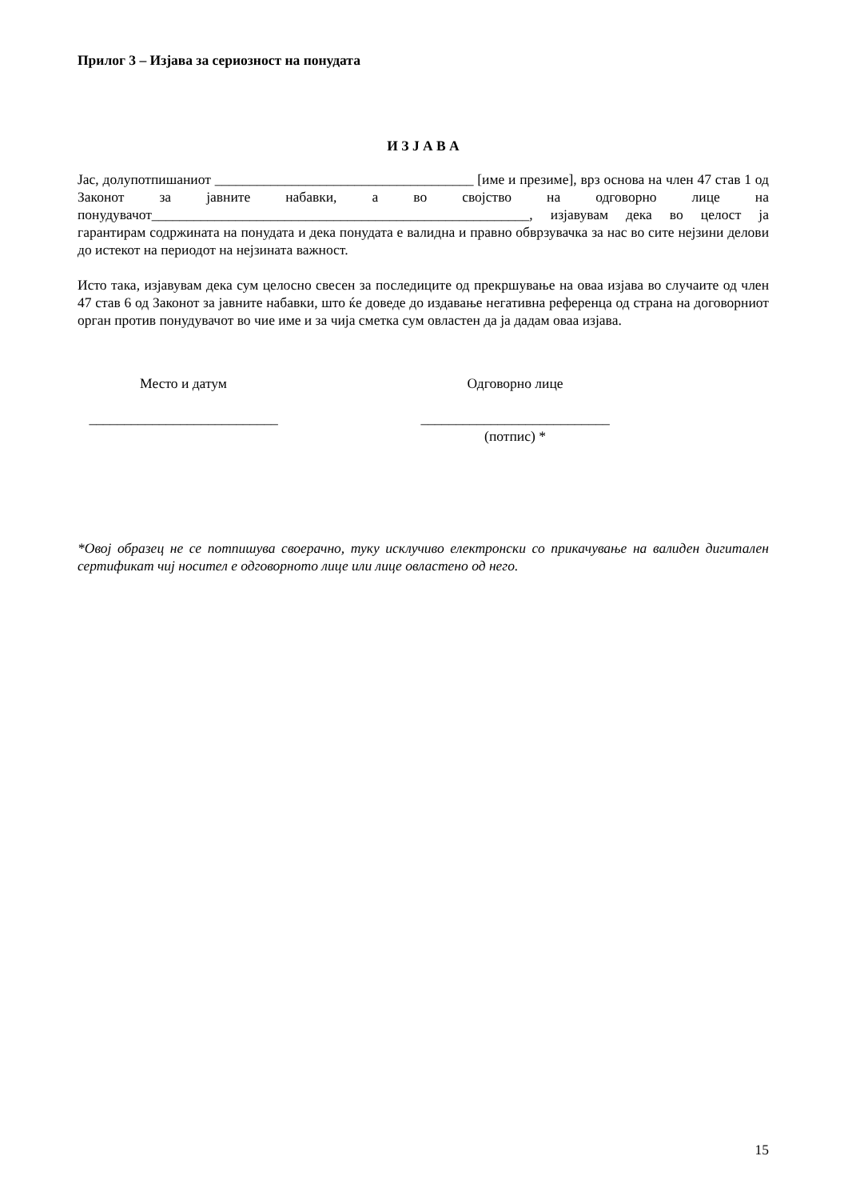Прилог 3 – Изјава за сериозност на понудата
И З Ј А В А
Јас, долупотпишаниот _____________________________________ [име и презиме], врз основа на член 47 став 1 од Законот за јавните набавки, а во својство на одговорно лице на понудувачот______________________________________________________, изјавувам дека во целост ја гарантирам содржината на понудата и дека понудата е валидна и правно обврзувачка за нас во сите нејзини делови до истекот на периодот на нејзината важност.
Исто така, изјавувам дека сум целосно свесен за последиците од прекршување на оваа изјава во случаите од член 47 став 6 од Законот за јавните набавки, што ќе доведе до издавање негативна референца од страна на договорниот орган против понудувачот во чие име и за чија сметка сум овластен да ја дадам оваа изјава.
Место и датум Одговорно лице
___________________________
___________________________
(потпис) *
*Овој образец не се потпишува своерачно, туку исклучиво електронски со прикачување на валиден дигитален сертификат чиј носител е одговорното лице или лице овластено од него.
15